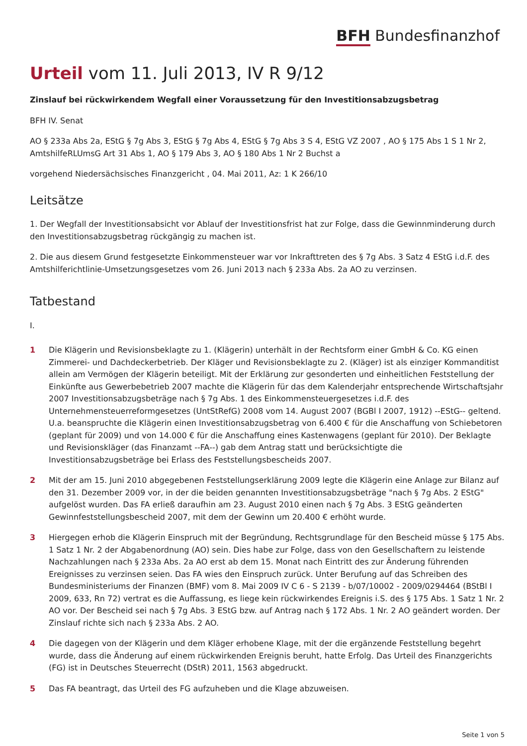BFH Bundesfinanzhof
Urteil vom 11. Juli 2013, IV R 9/12
Zinslauf bei rückwirkendem Wegfall einer Voraussetzung für den Investitionsabzugsbetrag
BFH IV. Senat
AO § 233a Abs 2a, EStG § 7g Abs 3, EStG § 7g Abs 4, EStG § 7g Abs 3 S 4, EStG VZ 2007 , AO § 175 Abs 1 S 1 Nr 2, AmtshilfeRLUmsG Art 31 Abs 1, AO § 179 Abs 3, AO § 180 Abs 1 Nr 2 Buchst a
vorgehend Niedersächsisches Finanzgericht , 04. Mai 2011, Az: 1 K 266/10
Leitsätze
1. Der Wegfall der Investitionsabsicht vor Ablauf der Investitionsfrist hat zur Folge, dass die Gewinnminderung durch den Investitionsabzugsbetrag rückgängig zu machen ist.
2. Die aus diesem Grund festgesetzte Einkommensteuer war vor Inkrafttreten des § 7g Abs. 3 Satz 4 EStG i.d.F. des Amtshilferichtlinie-Umsetzungsgesetzes vom 26. Juni 2013 nach § 233a Abs. 2a AO zu verzinsen.
Tatbestand
I.
1 Die Klägerin und Revisionsbeklagte zu 1. (Klägerin) unterhält in der Rechtsform einer GmbH & Co. KG einen Zimmerei- und Dachdeckerbetrieb. Der Kläger und Revisionsbeklagte zu 2. (Kläger) ist als einziger Kommanditist allein am Vermögen der Klägerin beteiligt. Mit der Erklärung zur gesonderten und einheitlichen Feststellung der Einkünfte aus Gewerbebetrieb 2007 machte die Klägerin für das dem Kalenderjahr entsprechende Wirtschaftsjahr 2007 Investitionsabzugsbeträge nach § 7g Abs. 1 des Einkommensteuergesetzes i.d.F. des Unternehmensteuerreformgesetzes (UntStRefG) 2008 vom 14. August 2007 (BGBl I 2007, 1912) --EStG-- geltend. U.a. beanspruchte die Klägerin einen Investitionsabzugsbetrag von 6.400 € für die Anschaffung von Schiebetoren (geplant für 2009) und von 14.000 € für die Anschaffung eines Kastenwagens (geplant für 2010). Der Beklagte und Revisionskläger (das Finanzamt --FA--) gab dem Antrag statt und berücksichtigte die Investitionsabzugsbeträge bei Erlass des Feststellungsbescheids 2007.
2 Mit der am 15. Juni 2010 abgegebenen Feststellungserklärung 2009 legte die Klägerin eine Anlage zur Bilanz auf den 31. Dezember 2009 vor, in der die beiden genannten Investitionsabzugsbeträge "nach § 7g Abs. 2 EStG" aufgelöst wurden. Das FA erließ daraufhin am 23. August 2010 einen nach § 7g Abs. 3 EStG geänderten Gewinnfeststellungsbescheid 2007, mit dem der Gewinn um 20.400 € erhöht wurde.
3 Hiergegen erhob die Klägerin Einspruch mit der Begründung, Rechtsgrundlage für den Bescheid müsse § 175 Abs. 1 Satz 1 Nr. 2 der Abgabenordnung (AO) sein. Dies habe zur Folge, dass von den Gesellschaftern zu leistende Nachzahlungen nach § 233a Abs. 2a AO erst ab dem 15. Monat nach Eintritt des zur Änderung führenden Ereignisses zu verzinsen seien. Das FA wies den Einspruch zurück. Unter Berufung auf das Schreiben des Bundesministeriums der Finanzen (BMF) vom 8. Mai 2009 IV C 6 - S 2139 - b/07/10002 - 2009/0294464 (BStBl I 2009, 633, Rn 72) vertrat es die Auffassung, es liege kein rückwirkendes Ereignis i.S. des § 175 Abs. 1 Satz 1 Nr. 2 AO vor. Der Bescheid sei nach § 7g Abs. 3 EStG bzw. auf Antrag nach § 172 Abs. 1 Nr. 2 AO geändert worden. Der Zinslauf richte sich nach § 233a Abs. 2 AO.
4 Die dagegen von der Klägerin und dem Kläger erhobene Klage, mit der die ergänzende Feststellung begehrt wurde, dass die Änderung auf einem rückwirkenden Ereignis beruht, hatte Erfolg. Das Urteil des Finanzgerichts (FG) ist in Deutsches Steuerrecht (DStR) 2011, 1563 abgedruckt.
5 Das FA beantragt, das Urteil des FG aufzuheben und die Klage abzuweisen.
Seite 1 von 5